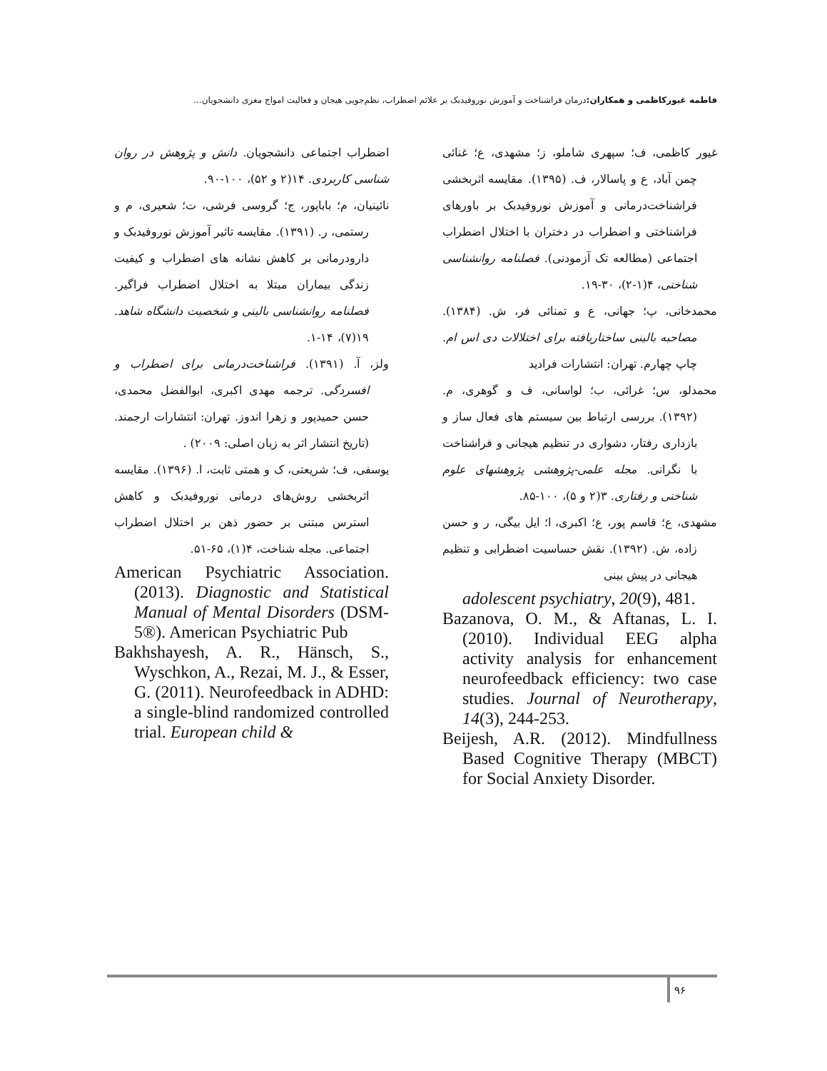فاطمه غیورکاظمی و همکاران: درمان فراشناخت و آموزش نوروفیدبک بر علائم اضطراب، نظم‌جویی هیجان و فعالیت امواج مغزی دانشجویان...
غیور کاظمی، ف؛ سپهری شاملو، ز؛ مشهدی، ع؛ غنائی چمن آباد، ع و پاسالار، ف. (۱۳۹۵). مقایسه اثربخشی فراشناخت‌درمانی و آموزش نوروفیدبک بر باورهای فراشناختی و اضطراب در دختران با اختلال اضطراب اجتماعی (مطالعه تک آزمودنی). فصلنامه روانشناسی شناختی، ۴(۱-۲)، ۳۰-۱۹.
محمدخانی، پ؛ جهانی، ع و تمنائی فر، ش. (۱۳۸۴). مصاحبه بالینی ساختاریافته برای اختلالات دی اس ام. چاپ چهارم. تهران: انتشارات فرادید
محمدلو، س؛ غرائی، ب؛ لواسانی، ف و گوهری، م. (۱۳۹۲). بررسی ارتباط بین سیستم های فعال ساز و بازداری رفتار، دشواری در تنظیم هیجانی و فراشناخت با نگرانی. مجله علمی-پژوهشی پژوهشهای علوم شناختی و رفتاری. ۳(۲ و ۵)، ۱۰۰-۸۵.
مشهدی، ع؛ قاسم پور، ع؛ اکبری، ا؛ ایل بیگی، ر و حسن زاده، ش. (۱۳۹۲). نقش حساسیت اضطرابی و تنظیم هیجانی در پیش بینی
adolescent psychiatry, 20(9), 481.
Bazanova, O. M., & Aftanas, L. I. (2010). Individual EEG alpha activity analysis for enhancement neurofeedback efficiency: two case studies. Journal of Neurotherapy, 14(3), 244-253.
Beijesh, A.R. (2012). Mindfullness Based Cognitive Therapy (MBCT) for Social Anxiety Disorder.
اضطراب اجتماعی دانشجویان. دانش و پژوهش در روان شناسی کاربردی. ۱۴(۲ و ۵۲)، ۱۰۰-۹۰.
نائینیان، م؛ باباپور، ج؛ گروسی فرشی، ت؛ شعیری، م و رستمی، ر. (۱۳۹۱). مقایسه تاثیر آموزش نوروفیدبک و دارودرمانی بر کاهش نشانه های اضطراب و کیفیت زندگی بیماران مبتلا به اختلال اضطراب فراگیر. فصلنامه روانشناسی بالینی و شخصیت دانشگاه شاهد. ۱۹(۷)، ۱۴-۱.
ولز، آ. (۱۳۹۱). فراشناخت‌درمانی برای اضطراب و افسردگی. ترجمه مهدی اکبری، ابوالفضل محمدی، حسن حمیدپور و زهرا اندوز. تهران: انتشارات ارجمند. (تاریخ انتشار اثر به زبان اصلی: ۲۰۰۹) .
یوسفی، ف؛ شریعتی، ک و همتی ثابت، ا. (۱۳۹۶). مقایسه اثربخشی روش‌های درمانی نوروفیدبک و کاهش استرس مبتنی بر حضور ذهن بر اختلال اضطراب اجتماعی. مجله شناخت، ۴(۱)، ۶۵-۵۱.
American Psychiatric Association. (2013). Diagnostic and Statistical Manual of Mental Disorders (DSM-5®). American Psychiatric Pub
Bakhshayesh, A. R., Hänsch, S., Wyschkon, A., Rezai, M. J., & Esser, G. (2011). Neurofeedback in ADHD: a single-blind randomized controlled trial. European child &
۹۶